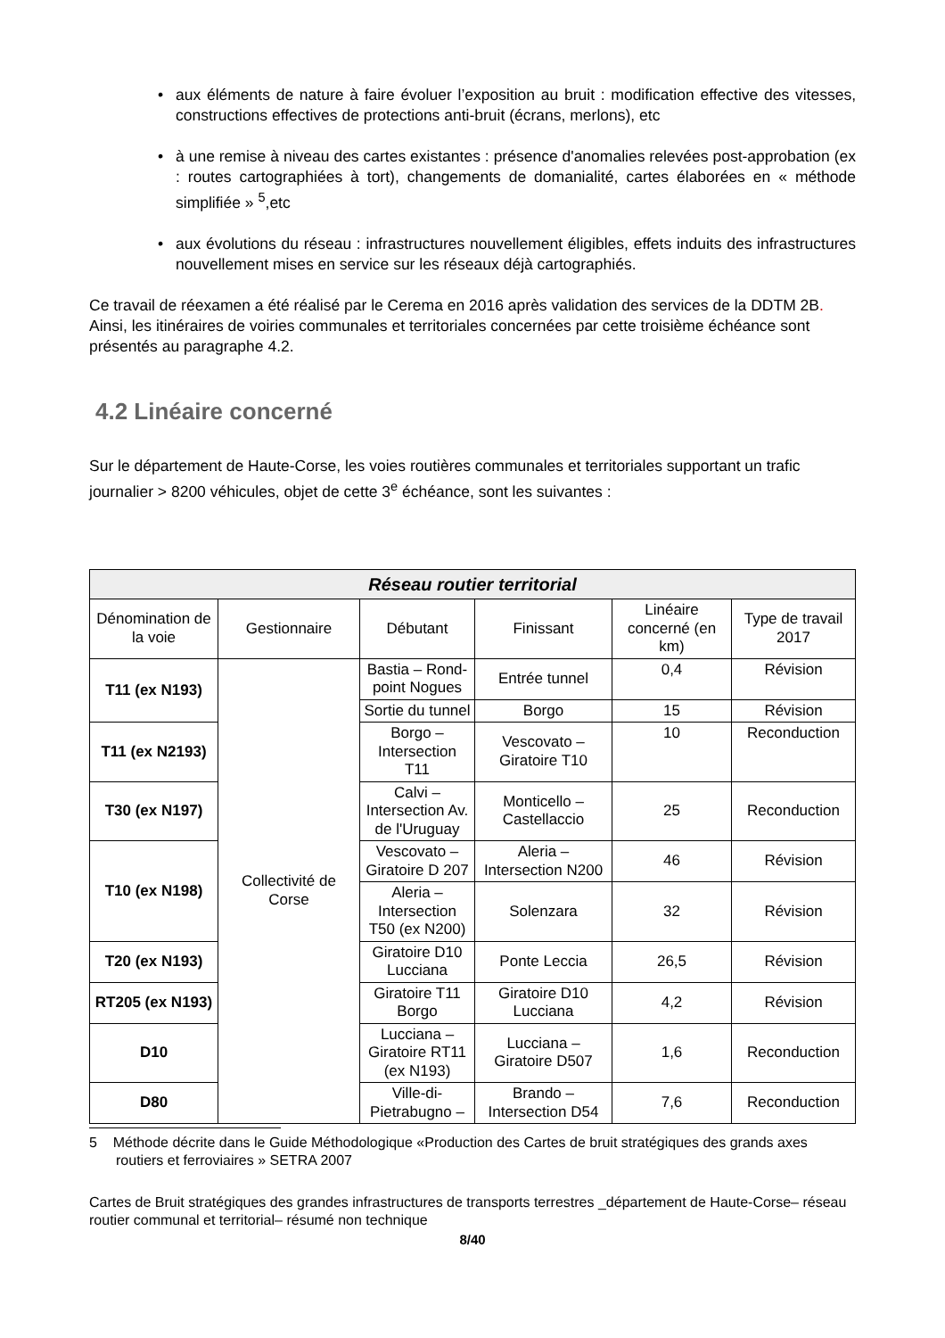• aux éléments de nature à faire évoluer l’exposition au bruit : modification effective des vitesses, constructions effectives de protections anti-bruit (écrans, merlons), etc
• à une remise à niveau des cartes existantes : présence d'anomalies relevées post-approbation (ex : routes cartographiées à tort), changements de domanialité, cartes élaborées en « méthode simplifiée » <sup>5</sup>,etc
• aux évolutions du réseau : infrastructures nouvellement éligibles, effets induits des infrastructures nouvellement mises en service sur les réseaux déjà cartographiés.
Ce travail de réexamen a été réalisé par le Cerema en 2016 après validation des services de la DDTM 2B. Ainsi, les itinéraires de voiries communales et territoriales concernées par cette troisième échéance sont présentés au paragraphe 4.2.
4.2 Linéaire concerné
Sur le département de Haute-Corse, les voies routières communales et territoriales supportant un trafic journalier > 8200 véhicules, objet de cette 3<sup>e</sup> échéance, sont les suivantes :
| Réseau routier territorial | | | | | |
| --- | --- | --- | --- | --- | --- |
| Dénomination de la voie | Gestionnaire | Débutant | Finissant | Linéaire concerné (en km) | Type de travail 2017 |
| T11 (ex N193) | Collectivité de Corse | Bastia – Rond-point Nogues | Entrée tunnel | 0,4 | Révision |
| | | Sortie du tunnel | Borgo | 15 | Révision |
| T11 (ex N2193) | | Borgo – Intersection T11 | Vescovato – Giratoire T10 | 10 | Reconduction |
| T30 (ex N197) | | Calvi – Intersection Av. de l'Uruguay | Monticello – Castellaccio | 25 | Reconduction |
| T10 (ex N198) | | Vescovato – Giratoire D 207 | Aleria – Intersection N200 | 46 | Révision |
| | | Aleria – Intersection T50 (ex N200) | Solenzara | 32 | Révision |
| T20 (ex N193) | | Giratoire D10 Lucciana | Ponte Leccia | 26,5 | Révision |
| RT205 (ex N193) | | Giratoire T11 Borgo | Giratoire D10 Lucciana | 4,2 | Révision |
| D10 | | Lucciana – Giratoire RT11 (ex N193) | Lucciana – Giratoire D507 | 1,6 | Reconduction |
| D80 | | Ville-di-Pietrabugno – | Brando – Intersection D54 | 7,6 | Reconduction |
5 Méthode décrite dans le Guide Méthodologique «Production des Cartes de bruit stratégiques des grands axes routiers et ferroviaires » SETRA 2007
Cartes de Bruit stratégiques des grandes infrastructures de transports terrestres _département de Haute-Corse– réseau routier communal et territorial– résumé non technique
8/40